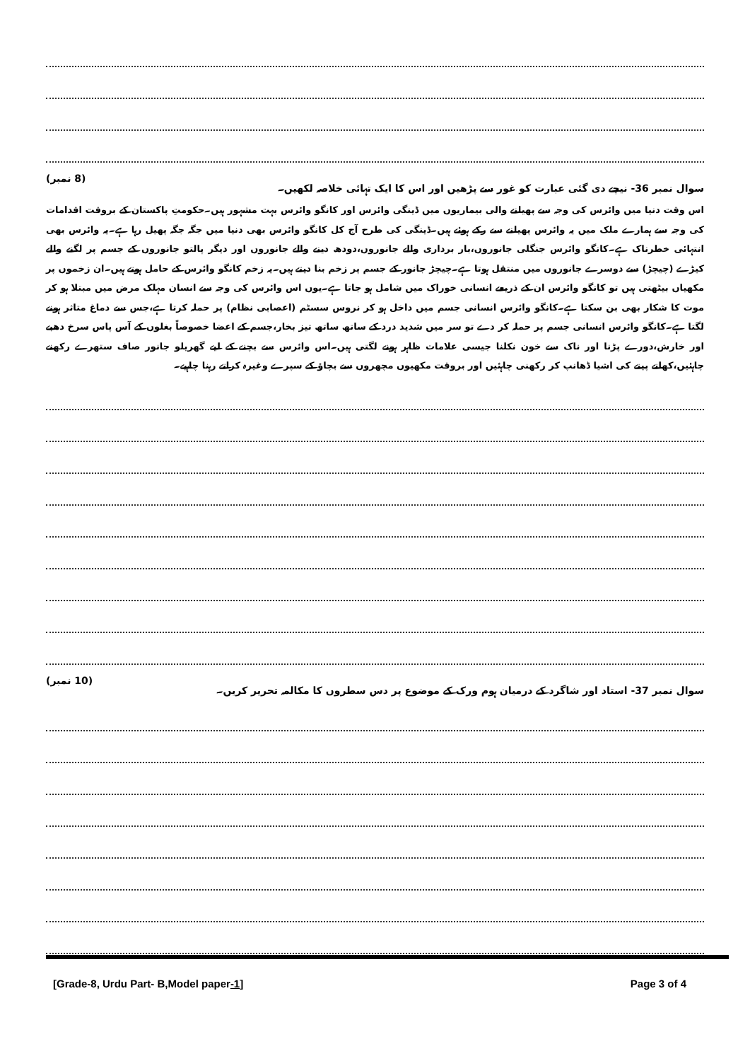سوال نمبر 36- نیچے دی گئی عبارت کو غور سے پڑھیں اور اس کا ایک تہائی خلاصہ لکھیں۔ (8 نمبر)
اس وقت دنیا میں وائرس کی وجہ سے پھیلنے والی بیماریوں میں ڈینگی وائرس اور کانگو وائرس بہت مشہور ہیں۔حکومتِ پاکستان کے بروقت اقدامات کی وجہ سے ہمارے ملک میں یہ وائرس پھیلنے سے رکے ہوئے ہیں۔ڈینگی کی طرح آج کل کانگو وائرس بھی دنیا میں جگہ جگہ پھیل رہا ہے۔یہ وائرس بھی انتہائی خطرناک ہے۔کانگو وائرس جنگلی جانوروں،بار برداری والے جانوروں،دودھ دینے والے جانوروں اور دیگر پالتو جانوروں کے جسم پر لگنے والے کیڑے (چیچڑ) سے دوسرے جانوروں میں منتقل ہوتا ہے۔چیچڑ جانور کے جسم پر زخم بنا دیتے ہیں۔یہ زخم کانگو وائرس کے حامل ہوتے ہیں۔ان زخموں پر مکھیاں بیٹھتی ہیں تو کانگو وائرس ان کے ذریعے انسانی خوراک میں شامل ہو جاتا ہے۔یوں اس وائرس کی وجہ سے انسان مہلک مرض میں مبتلا ہو کر موت کا شکار بھی بن سکتا ہے۔کانگو وائرس انسانی جسم میں داخل ہو کر نروس سسٹم (اعصابی نظام) پر حملہ کرتا ہے،جس سے دماغ متاثر ہونے لگتا ہے۔کانگو وائرس انسانی جسم پر حملہ کر دے تو سر میں شدید درد کے ساتھ ساتھ تیز بخار،جسم کے اعضا خصوصاً بغلوں کے آس پاس سرخ دھبے اور خارش،دورے پڑنا اور ناک سے خون نکلنا جیسی علامات ظاہر ہونے لگتی ہیں۔اس وائرس سے بچنے کے لیے گھریلو جانور صاف ستھرے رکھنے چاہئیں،کھانے پینے کی اشیا ڈھانپ کر رکھنی چاہئیں اور بروقت مکھیوں مچھروں سے بچاؤ کے سپرے وغیرہ کراتے رہنا چاہیے۔
سوال نمبر 37- استاد اور شاگرد کے درمیان ہوم ورک کے موضوع پر دس سطروں کا مکالمہ تحریر کریں۔ (10 نمبر)
[Grade-8, Urdu Part- B,Model paper-1] Page 3 of 4